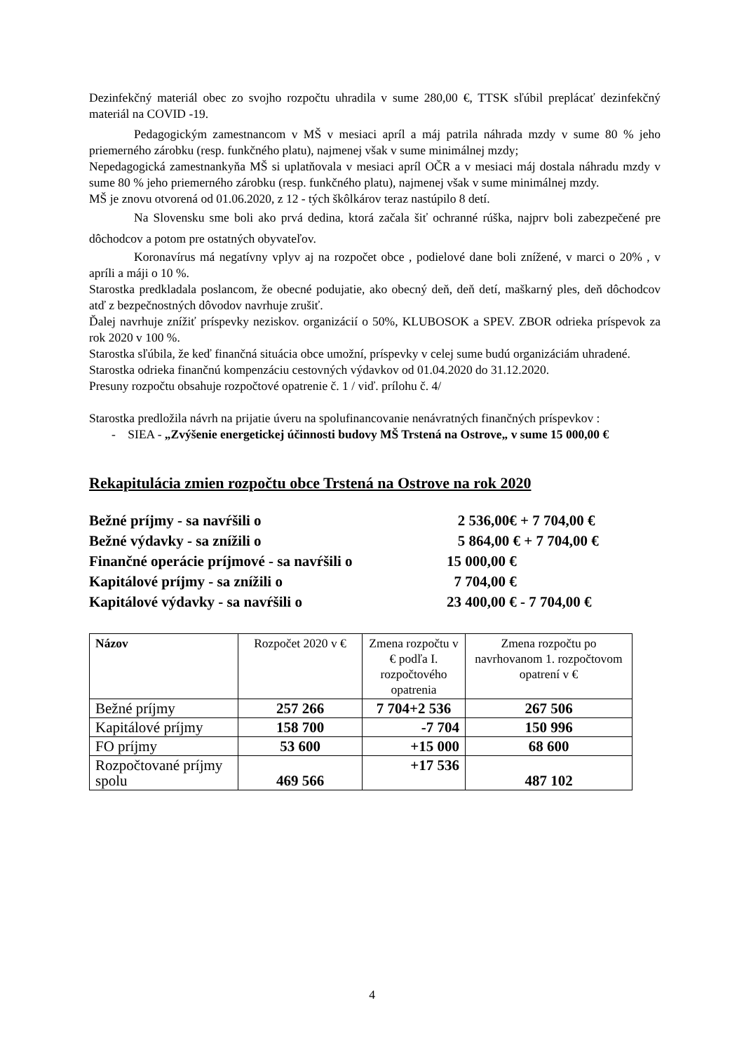Dezinfekčný materiál obec zo svojho rozpočtu uhradila v sume 280,00 €, TTSK sľúbil preplácať dezinfekčný materiál na COVID -19.
Pedagogickým zamestnancom v MŠ v mesiaci apríl a máj patrila náhrada mzdy v sume 80 % jeho priemerného zárobku (resp. funkčného platu), najmenej však v sume minimálnej mzdy;
Nepedagogická zamestnankyňa MŠ si uplatňovala v mesiaci apríl OČR a v mesiaci máj dostala náhradu mzdy v sume 80 % jeho priemerného zárobku (resp. funkčného platu), najmenej však v sume minimálnej mzdy.
MŠ je znovu otvorená od 01.06.2020, z 12 - tých škôlkárov teraz nastúpilo 8 detí.
Na Slovensku sme boli ako prvá dedina, ktorá začala šiť ochranné rúška, najprv boli zabezpečené pre dôchodcov a potom pre ostatných obyvateľov.
Koronavírus má negatívny vplyv aj na rozpočet obce , podielové dane boli znížené, v marci o 20% , v apríli a máji o 10 %.
Starostka predkladala poslancom, že obecné podujatie, ako obecný deň, deň detí, maškarný ples, deň dôchodcov atď z bezpečnostných dôvodov navrhuje zrušiť.
Ďalej navrhuje znížiť príspevky neziskov. organizácií o 50%, KLUBOSOK a SPEV. ZBOR odrieka príspevok za rok 2020 v 100 %.
Starostka sľúbila, že keď finančná situácia obce umožní, príspevky v celej sume budú organizáciám uhradené.
Starostka odrieka finančnú kompenzáciu cestovných výdavkov od 01.04.2020 do 31.12.2020.
Presuny rozpočtu obsahuje rozpočtové opatrenie č. 1 / viď. prílohu č. 4/
Starostka predložila návrh na prijatie úveru na spolufinancovanie nenávratných finančných príspevkov :
- SIEA - „Zvýšenie energetickej účinnosti budovy MŠ Trstená na Ostrove„ v sume 15 000,00 €
Rekapitulácia zmien rozpočtu obce Trstená na Ostrove na rok 2020
Bežné príjmy - sa navŕšili o 2 536,00€ + 7 704,00 €
Bežné výdavky - sa znížili o 5 864,00 € + 7 704,00 €
Finančné operácie príjmové - sa navŕšili o 15 000,00 €
Kapitálové príjmy - sa znížili o 7 704,00 €
Kapitálové výdavky - sa navŕšili o 23 400,00 € - 7 704,00 €
| Názov | Rozpočet 2020 v € | Zmena rozpočtu v € podľa I. rozpočtového opatrenia | Zmena rozpočtu po navrhovanom 1. rozpočtovom opatrení v € |
| --- | --- | --- | --- |
| Bežné príjmy | 257 266 | 7 704+2 536 | 267 506 |
| Kapitálové príjmy | 158 700 | -7 704 | 150 996 |
| FO príjmy | 53 600 | +15 000 | 68 600 |
| Rozpočtované príjmy spolu | 469 566 | +17 536 | 487 102 |
4